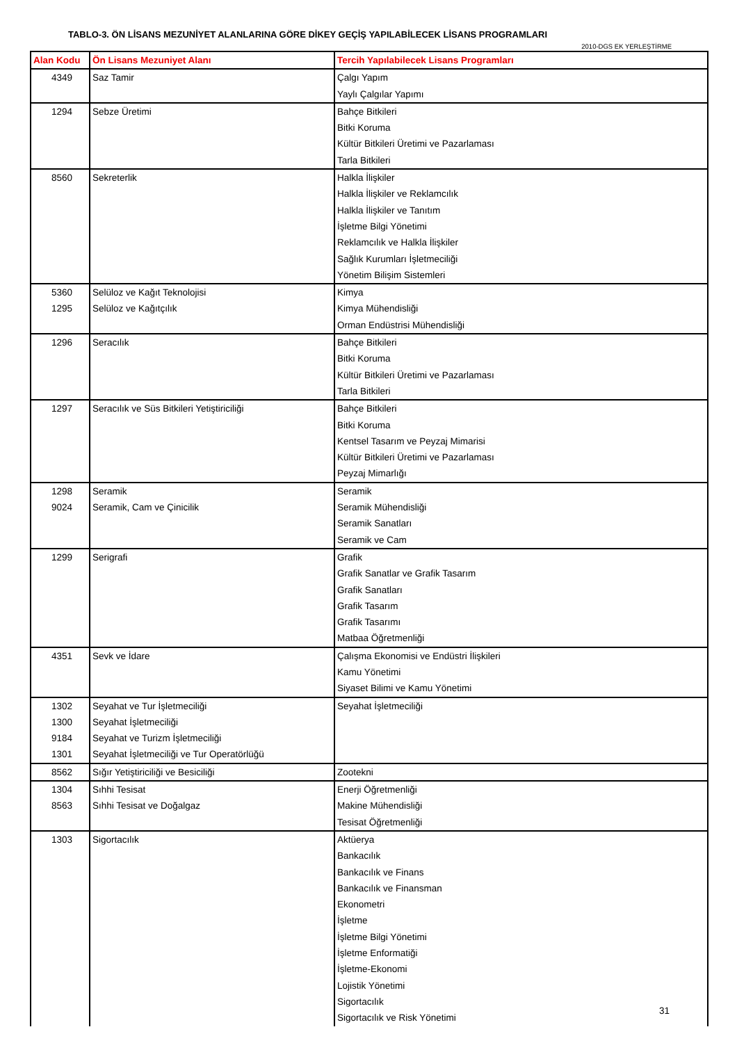TABLO-3. ÖN LİSANS MEZUNİYET ALANLARINA GÖRE DİKEY GEÇİŞ YAPILABİLECEK LİSANS PROGRAMLARI
2010-DGS EK YERLEŞTİRME
| Alan Kodu | Ön Lisans Mezuniyet Alanı | Tercih Yapılabilecek Lisans Programları |
| --- | --- | --- |
| 4349 | Saz Tamir | Çalgı Yapım Yaylı Çalgılar Yapımı |
| 1294 | Sebze Üretimi | Bahçe Bitkileri Bitki Koruma Kültür Bitkileri Üretimi ve Pazarlaması Tarla Bitkileri |
| 8560 | Sekreterlik | Halkla İlişkiler Halkla İlişkiler ve Reklamcılık Halkla İlişkiler ve Tanıtım İşletme Bilgi Yönetimi Reklamcılık ve Halkla İlişkiler Sağlık Kurumları İşletmeciliği Yönetim Bilişim Sistemleri |
| 5360 1295 | Selüloz ve Kağıt Teknolojisi Selüloz ve Kağıtçılık | Kimya Kimya Mühendisliği Orman Endüstrisi Mühendisliği |
| 1296 | Seracılık | Bahçe Bitkileri Bitki Koruma Kültür Bitkileri Üretimi ve Pazarlaması Tarla Bitkileri |
| 1297 | Seracılık ve Süs Bitkileri Yetiştiriciliği | Bahçe Bitkileri Bitki Koruma Kentsel Tasarım ve Peyzaj Mimarisi Kültür Bitkileri Üretimi ve Pazarlaması Peyzaj Mimarlığı |
| 1298 9024 | Seramik Seramik, Cam ve Çinicilik | Seramik Seramik Mühendisliği Seramik Sanatları Seramik ve Cam |
| 1299 | Serigrafi | Grafik Grafik Sanatlar ve Grafik Tasarım Grafik Sanatları Grafik Tasarım Grafik Tasarımı Matbaa Öğretmenliği |
| 4351 | Sevk ve İdare | Çalışma Ekonomisi ve Endüstri İlişkileri Kamu Yönetimi Siyaset Bilimi ve Kamu Yönetimi |
| 1302 1300 9184 1301 | Seyahat ve Tur İşletmeciliği Seyahat İşletmeciliği Seyahat ve Turizm İşletmeciliği Seyahat İşletmeciliği ve Tur Operatörlüğü | Seyahat İşletmeciliği |
| 8562 | Sığır Yetiştiriciliği ve Besiciliği | Zootekni |
| 1304 8563 | Sıhhi Tesisat Sıhhi Tesisat ve Doğalgaz | Enerji Öğretmenliği Makine Mühendisliği Tesisat Öğretmenliği |
| 1303 | Sigortacılık | Aktüerya Bankacılık Bankacılık ve Finans Bankacılık ve Finansman Ekonometri İşletme İşletme Bilgi Yönetimi İşletme Enformatiği İşletme-Ekonomi Lojistik Yönetimi Sigortacılık Sigortacılık ve Risk Yönetimi |
31